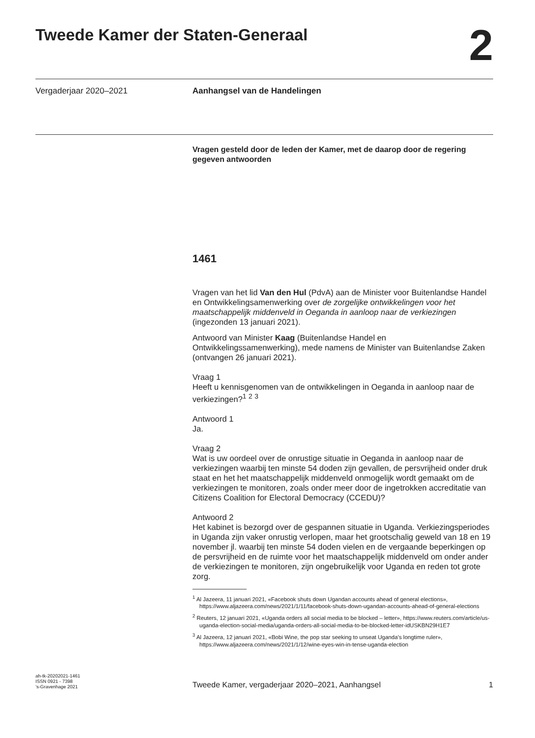Tweede Kamer der Staten-Generaal 2
Vergaderjaar 2020–2021 Aanhangsel van de Handelingen
Vragen gesteld door de leden der Kamer, met de daarop door de regering gegeven antwoorden
1461
Vragen van het lid Van den Hul (PdvA) aan de Minister voor Buitenlandse Handel en Ontwikkelingsamenwerking over de zorgelijke ontwikkelingen voor het maatschappelijk middenveld in Oeganda in aanloop naar de verkiezingen (ingezonden 13 januari 2021).
Antwoord van Minister Kaag (Buitenlandse Handel en Ontwikkelingssamenwerking), mede namens de Minister van Buitenlandse Zaken (ontvangen 26 januari 2021).
Vraag 1
Heeft u kennisgenomen van de ontwikkelingen in Oeganda in aanloop naar de verkiezingen?<sup>1</sup> <sup>2</sup> <sup>3</sup>
Antwoord 1
Ja.
Vraag 2
Wat is uw oordeel over de onrustige situatie in Oeganda in aanloop naar de verkiezingen waarbij ten minste 54 doden zijn gevallen, de persvrijheid onder druk staat en het het maatschappelijk middenveld onmogelijk wordt gemaakt om de verkiezingen te monitoren, zoals onder meer door de ingetrokken accreditatie van Citizens Coalition for Electoral Democracy (CCEDU)?
Antwoord 2
Het kabinet is bezorgd over de gespannen situatie in Uganda. Verkiezingsperiodes in Uganda zijn vaker onrustig verlopen, maar het grootschalig geweld van 18 en 19 november jl. waarbij ten minste 54 doden vielen en de vergaande beperkingen op de persvrijheid en de ruimte voor het maatschappelijk middenveld om onder ander de verkiezingen te monitoren, zijn ongebruikelijk voor Uganda en reden tot grote zorg.
<sup>1</sup> Al Jazeera, 11 januari 2021, «Facebook shuts down Ugandan accounts ahead of general elections», https://www.aljazeera.com/news/2021/1/11/facebook-shuts-down-ugandan-accounts-ahead-of-general-elections
<sup>2</sup> Reuters, 12 januari 2021, «Uganda orders all social media to be blocked – letter», https://www.reuters.com/article/us-uganda-election-social-media/uganda-orders-all-social-media-to-be-blocked-letter-idUSKBN29H1E7
<sup>3</sup> Al Jazeera, 12 januari 2021, «Bobi Wine, the pop star seeking to unseat Uganda’s longtime ruler», https://www.aljazeera.com/news/2021/1/12/wine-eyes-win-in-tense-uganda-election
ah-tk-20202021-1461
ISSN 0921 - 7398
’s-Gravenhage 2021
Tweede Kamer, vergaderjaar 2020–2021, Aanhangsel
1